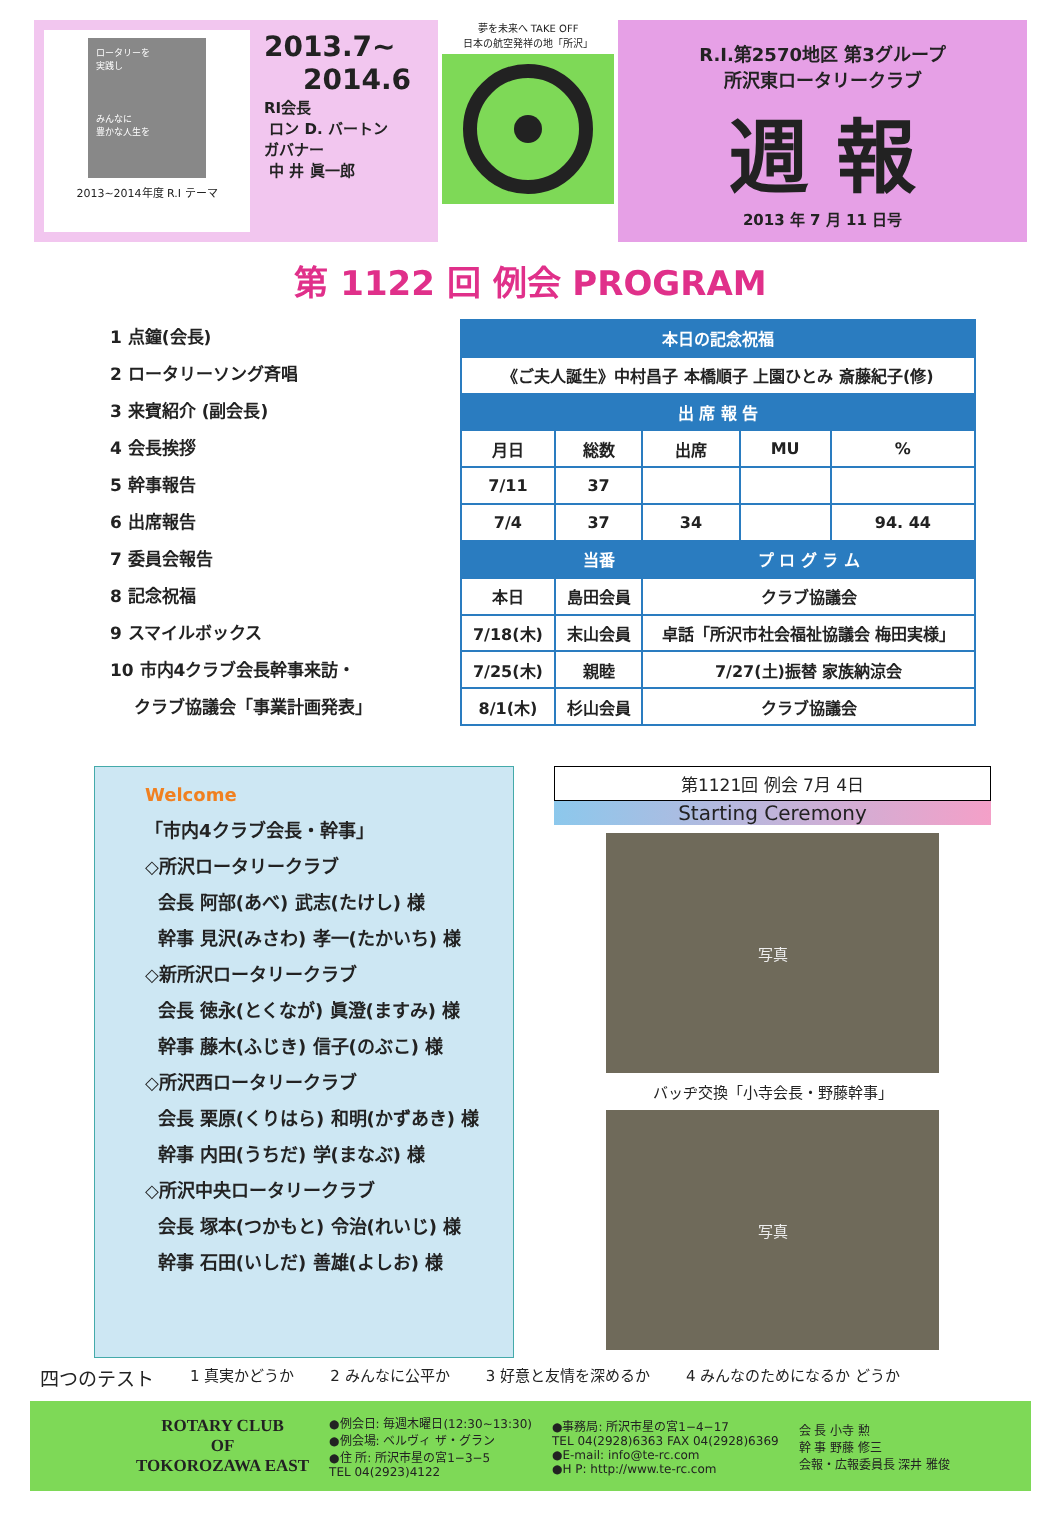ロータリーを
実践し
みんなに
豊かな人生を
2013~2014年度 R.I テーマ
2013.7~
2014.6
RI会長
ロン D. バートン
ガバナー
中 井 眞一郎
夢を未来へ TAKE OFF
日本の航空発祥の地「所沢」
R.I.第2570地区 第3グループ
所沢東ロータリークラブ
週 報
2013 年 7 月 11 日号
第 1122 回 例会 PROGRAM
1 点鐘(会長)
2 ロータリーソング斉唱
3 来賓紹介 (副会長)
4 会長挨拶
5 幹事報告
6 出席報告
7 委員会報告
8 記念祝福
9 スマイルボックス
10 市内4クラブ会長幹事来訪・
クラブ協議会「事業計画発表」
| 本日の記念祝福 | | | | |
| --- | --- | --- | --- | --- |
| 《ご夫人誕生》中村昌子 本橋順子 上園ひとみ 斎藤紀子(修) | | | | |
| 出 席 報 告 | | | | |
| 月日 | 総数 | 出席 | MU | % |
| 7/11 | 37 | | | |
| 7/4 | 37 | 34 | | 94. 44 |
| | 当番 | プ ロ グ ラ ム | | |
| 本日 | 島田会員 | クラブ協議会 | | |
| 7/18(木) | 末山会員 | 卓話「所沢市社会福祉協議会 梅田実様」 | | |
| 7/25(木) | 親睦 | 7/27(土)振替 家族納涼会 | | |
| 8/1(木) | 杉山会員 | クラブ協議会 | | |
Welcome
「市内4クラブ会長・幹事」
◇所沢ロータリークラブ
会長 阿部(あべ) 武志(たけし) 様
幹事 見沢(みさわ) 孝一(たかいち) 様
◇新所沢ロータリークラブ
会長 徳永(とくなが) 眞澄(ますみ) 様
幹事 藤木(ふじき) 信子(のぶこ) 様
◇所沢西ロータリークラブ
会長 栗原(くりはら) 和明(かずあき) 様
幹事 内田(うちだ) 学(まなぶ) 様
◇所沢中央ロータリークラブ
会長 塚本(つかもと) 令治(れいじ) 様
幹事 石田(いしだ) 善雄(よしお) 様
第1121回 例会 7月 4日
Starting Ceremony
写真
バッヂ交換「小寺会長・野藤幹事」
写真
四つのテスト 1 真実かどうか 2 みんなに公平か 3 好意と友情を深めるか 4 みんなのためになるか どうか
ROTARY CLUB
OF
TOKOROZAWA EAST
●例会日: 毎週木曜日(12:30~13:30)
●例会場: ベルヴィ ザ・グラン
●住 所: 所沢市星の宮1−3−5
TEL 04(2923)4122
●事務局: 所沢市星の宮1−4−17
TEL 04(2928)6363 FAX 04(2928)6369
●E-mail: info@te-rc.com
●H P: http://www.te-rc.com
会 長 小寺 勲
幹 事 野藤 修三
会報・広報委員長 深井 雅俊